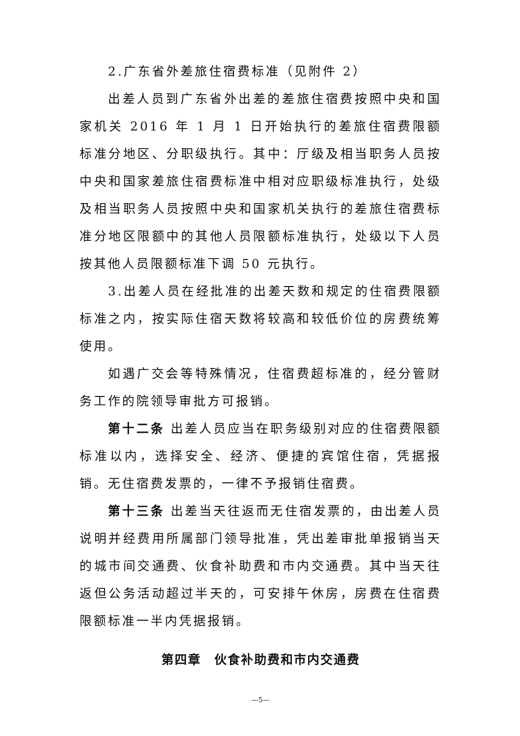2.广东省外差旅住宿费标准（见附件 2）
出差人员到广东省外出差的差旅住宿费按照中央和国家机关 2016 年 1 月 1 日开始执行的差旅住宿费限额标准分地区、分职级执行。其中：厅级及相当职务人员按中央和国家差旅住宿费标准中相对应职级标准执行，处级及相当职务人员按照中央和国家机关执行的差旅住宿费标准分地区限额中的其他人员限额标准执行，处级以下人员按其他人员限额标准下调 50 元执行。
3.出差人员在经批准的出差天数和规定的住宿费限额标准之内，按实际住宿天数将较高和较低价位的房费统筹使用。
如遇广交会等特殊情况，住宿费超标准的，经分管财务工作的院领导审批方可报销。
第十二条 出差人员应当在职务级别对应的住宿费限额标准以内，选择安全、经济、便捷的宾馆住宿，凭据报销。无住宿费发票的，一律不予报销住宿费。
第十三条 出差当天往返而无住宿发票的，由出差人员说明并经费用所属部门领导批准，凭出差审批单报销当天的城市间交通费、伙食补助费和市内交通费。其中当天往返但公务活动超过半天的，可安排午休房，房费在住宿费限额标准一半内凭据报销。
第四章　伙食补助费和市内交通费
—5—